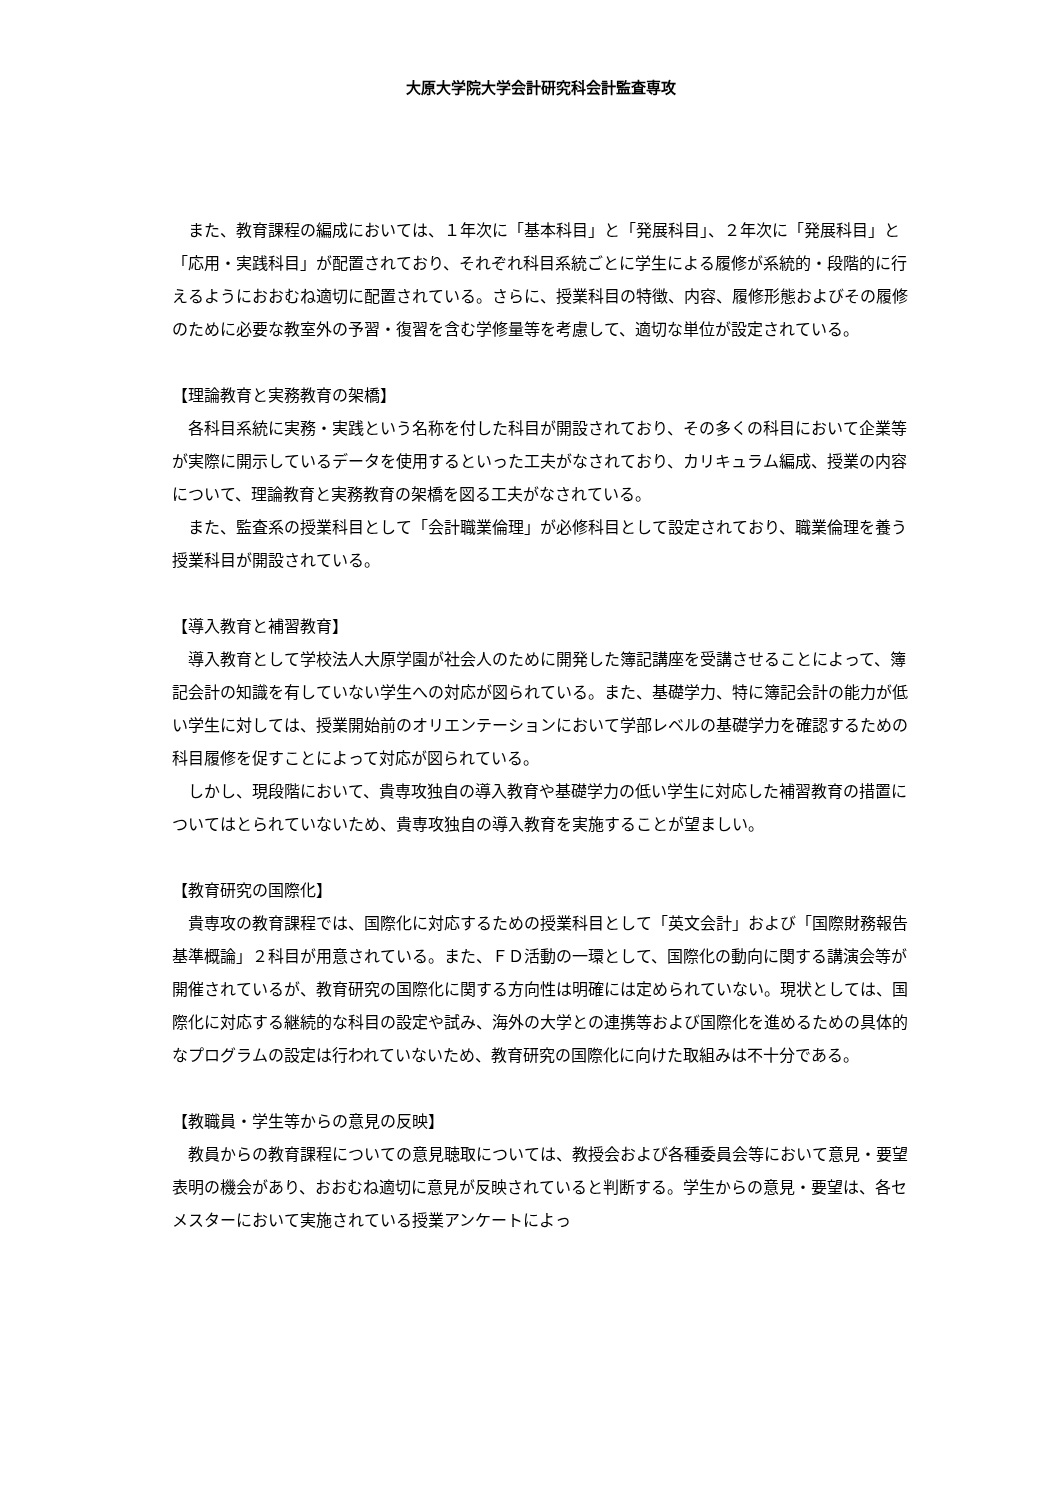大原大学院大学会計研究科会計監査専攻
また、教育課程の編成においては、１年次に「基本科目」と「発展科目」、２年次に「発展科目」と「応用・実践科目」が配置されており、それぞれ科目系統ごとに学生による履修が系統的・段階的に行えるようにおおむね適切に配置されている。さらに、授業科目の特徴、内容、履修形態およびその履修のために必要な教室外の予習・復習を含む学修量等を考慮して、適切な単位が設定されている。
【理論教育と実務教育の架橋】
各科目系統に実務・実践という名称を付した科目が開設されており、その多くの科目において企業等が実際に開示しているデータを使用するといった工夫がなされており、カリキュラム編成、授業の内容について、理論教育と実務教育の架橋を図る工夫がなされている。
また、監査系の授業科目として「会計職業倫理」が必修科目として設定されており、職業倫理を養う授業科目が開設されている。
【導入教育と補習教育】
導入教育として学校法人大原学園が社会人のために開発した簿記講座を受講させることによって、簿記会計の知識を有していない学生への対応が図られている。また、基礎学力、特に簿記会計の能力が低い学生に対しては、授業開始前のオリエンテーションにおいて学部レベルの基礎学力を確認するための科目履修を促すことによって対応が図られている。
しかし、現段階において、貴専攻独自の導入教育や基礎学力の低い学生に対応した補習教育の措置についてはとられていないため、貴専攻独自の導入教育を実施することが望ましい。
【教育研究の国際化】
貴専攻の教育課程では、国際化に対応するための授業科目として「英文会計」および「国際財務報告基準概論」２科目が用意されている。また、ＦＤ活動の一環として、国際化の動向に関する講演会等が開催されているが、教育研究の国際化に関する方向性は明確には定められていない。現状としては、国際化に対応する継続的な科目の設定や試み、海外の大学との連携等および国際化を進めるための具体的なプログラムの設定は行われていないため、教育研究の国際化に向けた取組みは不十分である。
【教職員・学生等からの意見の反映】
教員からの教育課程についての意見聴取については、教授会および各種委員会等において意見・要望表明の機会があり、おおむね適切に意見が反映されていると判断する。学生からの意見・要望は、各セメスターにおいて実施されている授業アンケートによっ